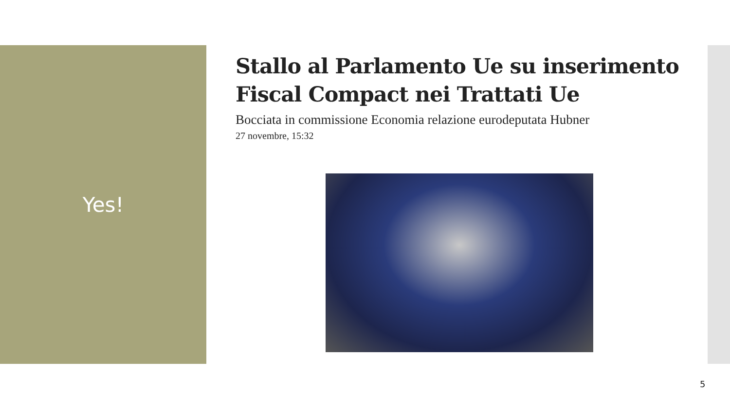Yes!
Stallo al Parlamento Ue su inserimento Fiscal Compact nei Trattati Ue
Bocciata in commissione Economia relazione eurodeputata Hubner
27 novembre, 15:32
5